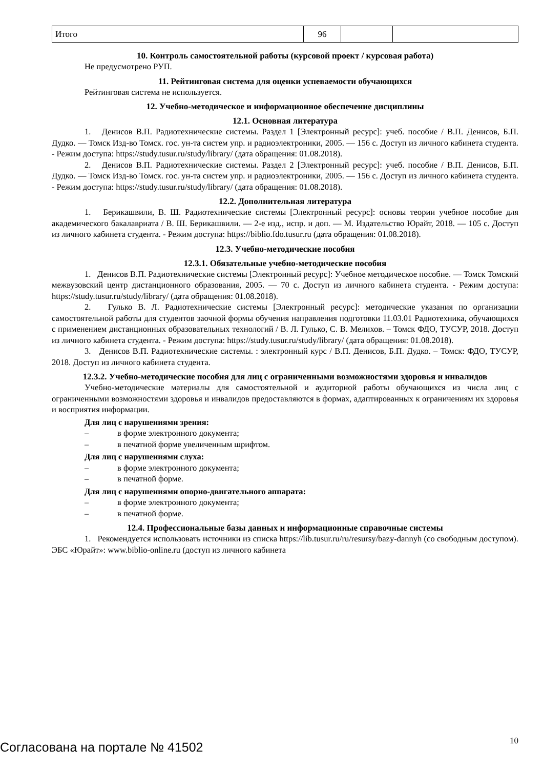| Итого | 96 | | |
10. Контроль самостоятельной работы (курсовой проект / курсовая работа)
Не предусмотрено РУП.
11. Рейтинговая система для оценки успеваемости обучающихся
Рейтинговая система не используется.
12. Учебно-методическое и информационное обеспечение дисциплины
12.1. Основная литература
1. Денисов В.П. Радиотехнические системы. Раздел 1 [Электронный ресурс]: учеб. пособие / В.П. Денисов, Б.П. Дудко. — Томск Изд-во Томск. гос. ун-та систем упр. и радиоэлектроники, 2005. — 156 с. Доступ из личного кабинета студента. - Режим доступа: https://study.tusur.ru/study/library/ (дата обращения: 01.08.2018).
2. Денисов В.П. Радиотехнические системы. Раздел 2 [Электронный ресурс]: учеб. пособие / В.П. Денисов, Б.П. Дудко. — Томск Изд-во Томск. гос. ун-та систем упр. и радиоэлектроники, 2005. — 156 с. Доступ из личного кабинета студента. - Режим доступа: https://study.tusur.ru/study/library/ (дата обращения: 01.08.2018).
12.2. Дополнительная литература
1. Берикашвили, В. Ш. Радиотехнические системы [Электронный ресурс]: основы теории учебное пособие для академического бакалавриата / В. Ш. Берикашвили. — 2-е изд., испр. и доп. — М. Издательство Юрайт, 2018. — 105 с. Доступ из личного кабинета студента. - Режим доступа: https://biblio.fdo.tusur.ru (дата обращения: 01.08.2018).
12.3. Учебно-методические пособия
12.3.1. Обязательные учебно-методические пособия
1. Денисов В.П. Радиотехнические системы [Электронный ресурс]: Учебное методическое пособие. — Томск Томский межвузовский центр дистанционного образования, 2005. — 70 с. Доступ из личного кабинета студента. - Режим доступа: https://study.tusur.ru/study/library/ (дата обращения: 01.08.2018).
2. Гулько В. Л. Радиотехнические системы [Электронный ресурс]: методические указания по организации самостоятельной работы для студентов заочной формы обучения направления подготовки 11.03.01 Радиотехника, обучающихся с применением дистанционных образовательных технологий / В. Л. Гулько, С. В. Мелихов. – Томск ФДО, ТУСУР, 2018. Доступ из личного кабинета студента. - Режим доступа: https://study.tusur.ru/study/library/ (дата обращения: 01.08.2018).
3. Денисов В.П. Радиотехнические системы. : электронный курс / В.П. Денисов, Б.П. Дудко. – Томск: ФДО, ТУСУР, 2018. Доступ из личного кабинета студента.
12.3.2. Учебно-методические пособия для лиц с ограниченными возможностями здоровья и инвалидов
Учебно-методические материалы для самостоятельной и аудиторной работы обучающихся из числа лиц с ограниченными возможностями здоровья и инвалидов предоставляются в формах, адаптированных к ограничениям их здоровья и восприятия информации.
Для лиц с нарушениями зрения:
– в форме электронного документа;
– в печатной форме увеличенным шрифтом.
Для лиц с нарушениями слуха:
– в форме электронного документа;
– в печатной форме.
Для лиц с нарушениями опорно-двигательного аппарата:
– в форме электронного документа;
– в печатной форме.
12.4. Профессиональные базы данных и информационные справочные системы
1. Рекомендуется использовать источники из списка https://lib.tusur.ru/ru/resursy/bazy-dannyh (со свободным доступом). ЭБС «Юрайт»: www.biblio-online.ru (доступ из личного кабинета
Согласована на портале № 41502 10